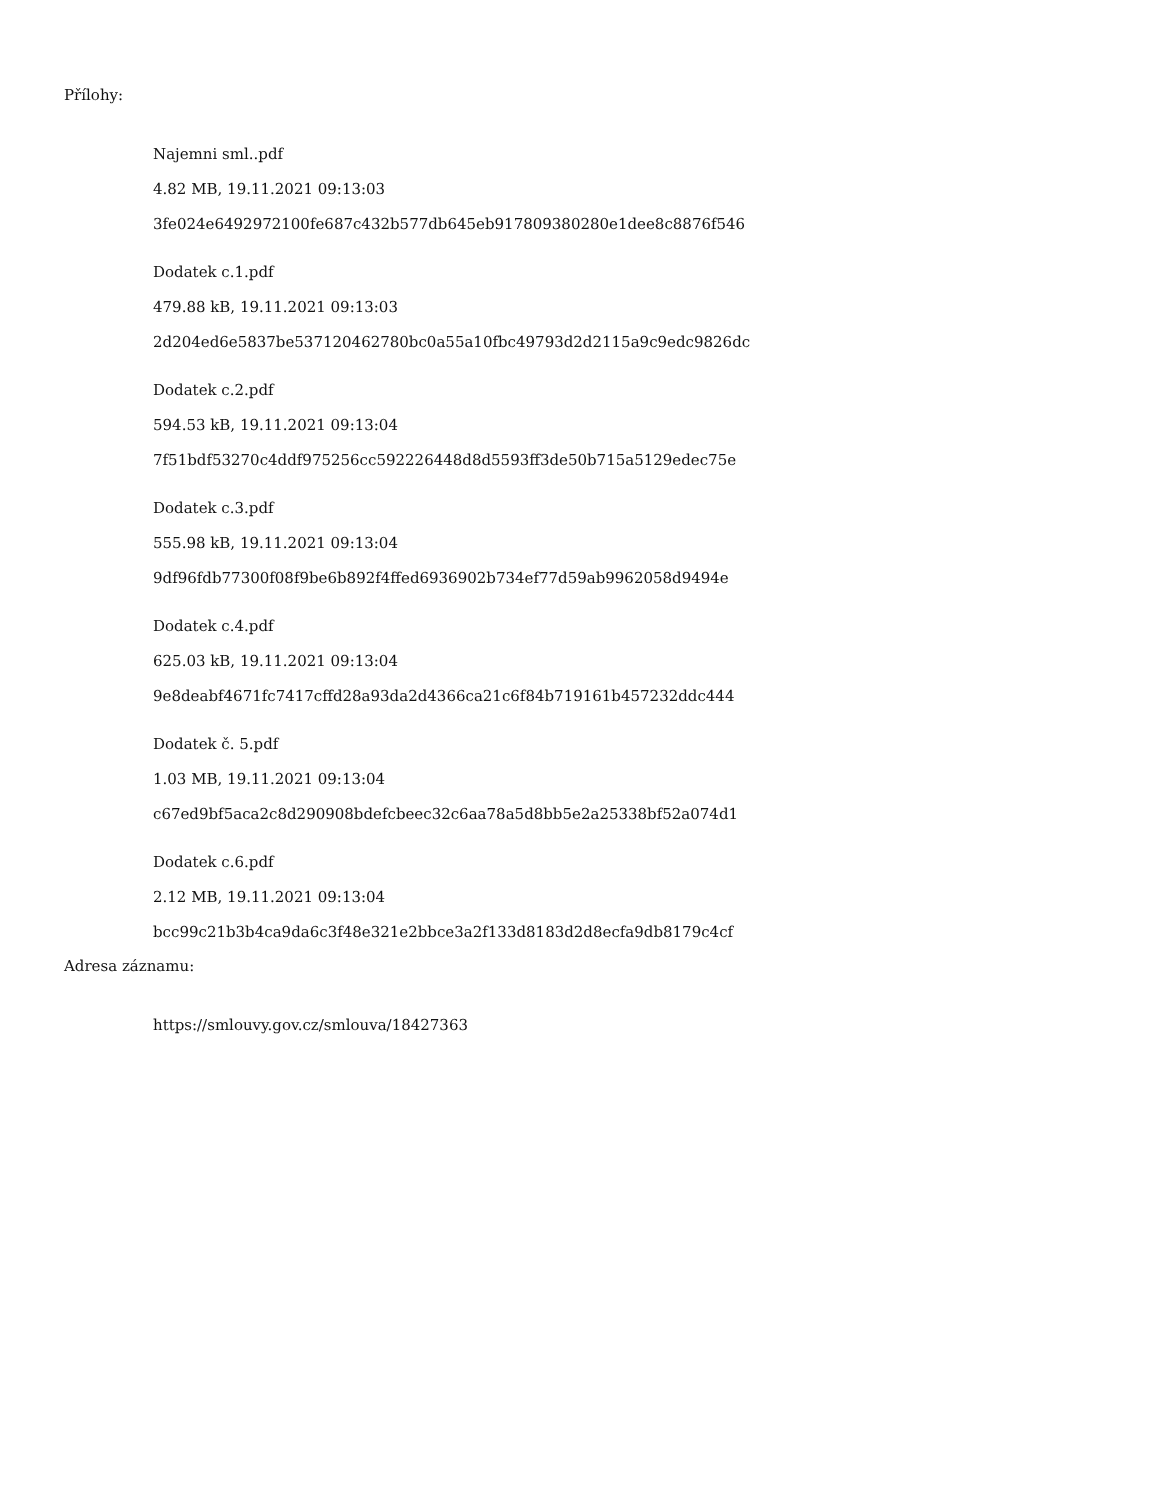Přílohy:
Najemni sml..pdf
4.82 MB, 19.11.2021 09:13:03
3fe024e6492972100fe687c432b577db645eb917809380280e1dee8c8876f546
Dodatek c.1.pdf
479.88 kB, 19.11.2021 09:13:03
2d204ed6e5837be537120462780bc0a55a10fbc49793d2d2115a9c9edc9826dc
Dodatek c.2.pdf
594.53 kB, 19.11.2021 09:13:04
7f51bdf53270c4ddf975256cc592226448d8d5593ff3de50b715a5129edec75e
Dodatek c.3.pdf
555.98 kB, 19.11.2021 09:13:04
9df96fdb77300f08f9be6b892f4ffed6936902b734ef77d59ab9962058d9494e
Dodatek c.4.pdf
625.03 kB, 19.11.2021 09:13:04
9e8deabf4671fc7417cffd28a93da2d4366ca21c6f84b719161b457232ddc444
Dodatek č. 5.pdf
1.03 MB, 19.11.2021 09:13:04
c67ed9bf5aca2c8d290908bdefcbeec32c6aa78a5d8bb5e2a25338bf52a074d1
Dodatek c.6.pdf
2.12 MB, 19.11.2021 09:13:04
bcc99c21b3b4ca9da6c3f48e321e2bbce3a2f133d8183d2d8ecfa9db8179c4cf
Adresa záznamu:
https://smlouvy.gov.cz/smlouva/18427363